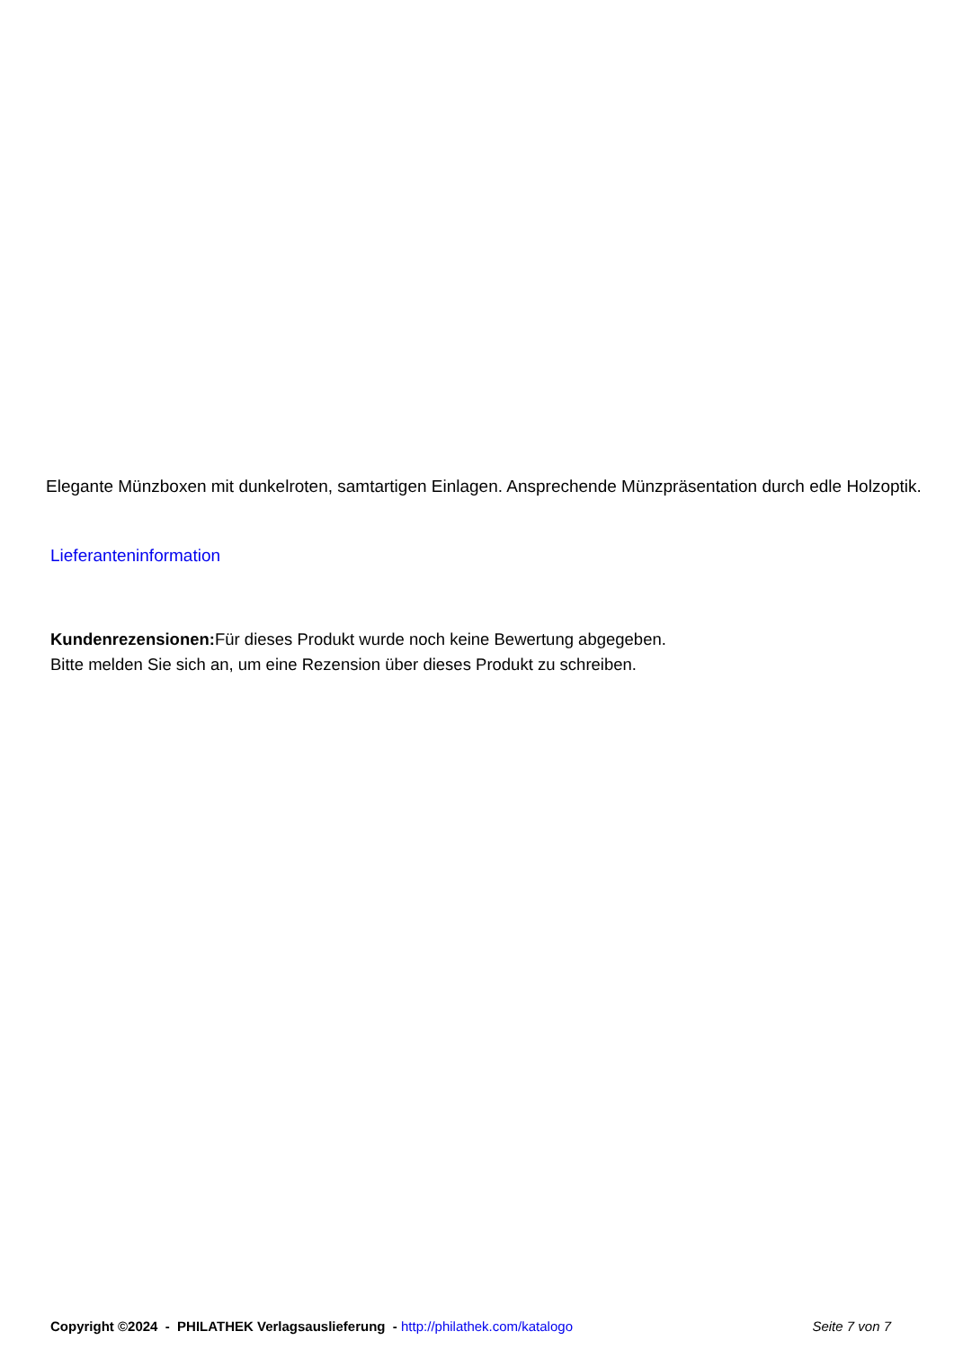Elegante Münzboxen mit dunkelroten, samtartigen Einlagen. Ansprechende Münzpräsentation durch edle Holzoptik.
Lieferanteninformation
Kundenrezensionen: Für dieses Produkt wurde noch keine Bewertung abgegeben.
Bitte melden Sie sich an, um eine Rezension über dieses Produkt zu schreiben.
Copyright ©2024 - PHILATHEK Verlagsauslieferung - http://philathek.com/katalogo Seite 7 von 7